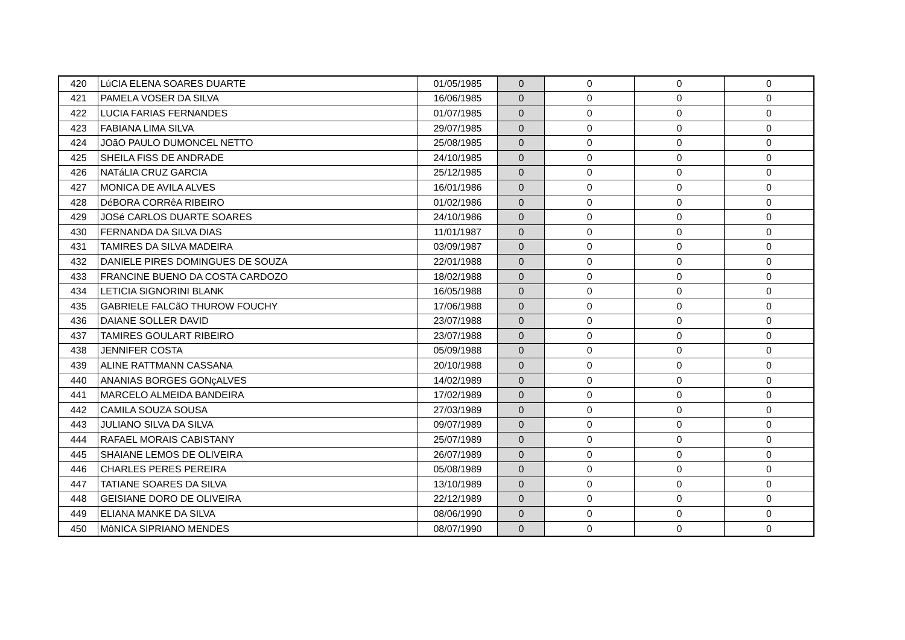| 420 | LúCIA ELENA SOARES DUARTE | 01/05/1985 | 0 | 0 | 0 | 0 |
| 421 | PAMELA VOSER DA SILVA | 16/06/1985 | 0 | 0 | 0 | 0 |
| 422 | LUCIA FARIAS FERNANDES | 01/07/1985 | 0 | 0 | 0 | 0 |
| 423 | FABIANA LIMA SILVA | 29/07/1985 | 0 | 0 | 0 | 0 |
| 424 | JOãO PAULO DUMONCEL NETTO | 25/08/1985 | 0 | 0 | 0 | 0 |
| 425 | SHEILA FISS DE ANDRADE | 24/10/1985 | 0 | 0 | 0 | 0 |
| 426 | NATáLIA CRUZ GARCIA | 25/12/1985 | 0 | 0 | 0 | 0 |
| 427 | MONICA DE AVILA ALVES | 16/01/1986 | 0 | 0 | 0 | 0 |
| 428 | DéBORA CORRêA RIBEIRO | 01/02/1986 | 0 | 0 | 0 | 0 |
| 429 | JOSé CARLOS DUARTE SOARES | 24/10/1986 | 0 | 0 | 0 | 0 |
| 430 | FERNANDA DA SILVA DIAS | 11/01/1987 | 0 | 0 | 0 | 0 |
| 431 | TAMIRES DA SILVA MADEIRA | 03/09/1987 | 0 | 0 | 0 | 0 |
| 432 | DANIELE PIRES DOMINGUES DE SOUZA | 22/01/1988 | 0 | 0 | 0 | 0 |
| 433 | FRANCINE BUENO DA COSTA CARDOZO | 18/02/1988 | 0 | 0 | 0 | 0 |
| 434 | LETICIA SIGNORINI BLANK | 16/05/1988 | 0 | 0 | 0 | 0 |
| 435 | GABRIELE FALCãO THUROW FOUCHY | 17/06/1988 | 0 | 0 | 0 | 0 |
| 436 | DAIANE SOLLER DAVID | 23/07/1988 | 0 | 0 | 0 | 0 |
| 437 | TAMIRES GOULART RIBEIRO | 23/07/1988 | 0 | 0 | 0 | 0 |
| 438 | JENNIFER COSTA | 05/09/1988 | 0 | 0 | 0 | 0 |
| 439 | ALINE RATTMANN CASSANA | 20/10/1988 | 0 | 0 | 0 | 0 |
| 440 | ANANIAS BORGES GONçALVES | 14/02/1989 | 0 | 0 | 0 | 0 |
| 441 | MARCELO ALMEIDA BANDEIRA | 17/02/1989 | 0 | 0 | 0 | 0 |
| 442 | CAMILA SOUZA SOUSA | 27/03/1989 | 0 | 0 | 0 | 0 |
| 443 | JULIANO SILVA DA SILVA | 09/07/1989 | 0 | 0 | 0 | 0 |
| 444 | RAFAEL MORAIS CABISTANY | 25/07/1989 | 0 | 0 | 0 | 0 |
| 445 | SHAIANE LEMOS DE OLIVEIRA | 26/07/1989 | 0 | 0 | 0 | 0 |
| 446 | CHARLES PERES PEREIRA | 05/08/1989 | 0 | 0 | 0 | 0 |
| 447 | TATIANE SOARES DA SILVA | 13/10/1989 | 0 | 0 | 0 | 0 |
| 448 | GEISIANE DORO DE OLIVEIRA | 22/12/1989 | 0 | 0 | 0 | 0 |
| 449 | ELIANA MANKE DA SILVA | 08/06/1990 | 0 | 0 | 0 | 0 |
| 450 | MôNICA SIPRIANO MENDES | 08/07/1990 | 0 | 0 | 0 | 0 |